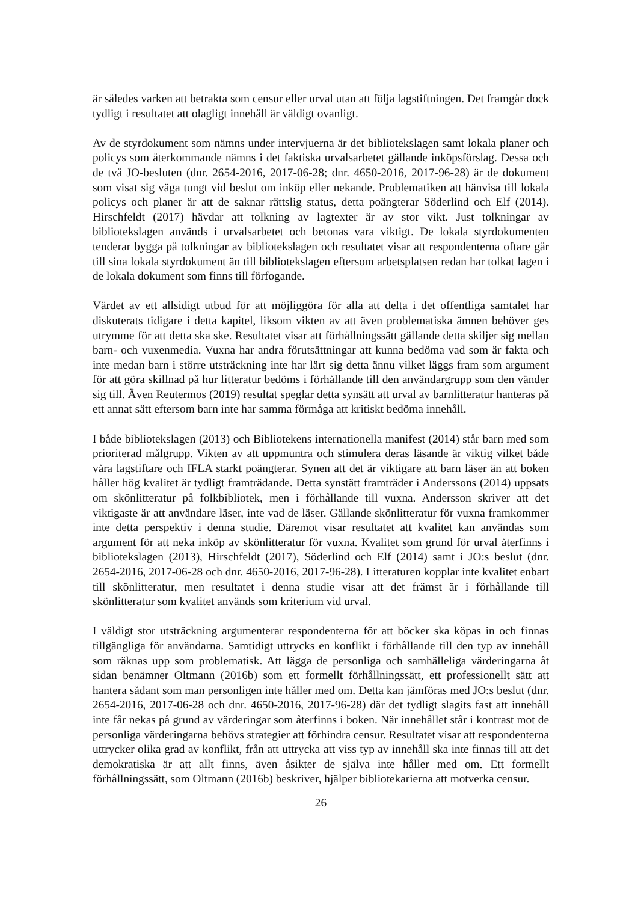är således varken att betrakta som censur eller urval utan att följa lagstiftningen. Det framgår dock tydligt i resultatet att olagligt innehåll är väldigt ovanligt.
Av de styrdokument som nämns under intervjuerna är det bibliotekslagen samt lokala planer och policys som återkommande nämns i det faktiska urvalsarbetet gällande inköpsförslag. Dessa och de två JO-besluten (dnr. 2654-2016, 2017-06-28; dnr. 4650-2016, 2017-96-28) är de dokument som visat sig väga tungt vid beslut om inköp eller nekande. Problematiken att hänvisa till lokala policys och planer är att de saknar rättslig status, detta poängterar Söderlind och Elf (2014). Hirschfeldt (2017) hävdar att tolkning av lagtexter är av stor vikt. Just tolkningar av bibliotekslagen används i urvalsarbetet och betonas vara viktigt. De lokala styrdokumenten tenderar bygga på tolkningar av bibliotekslagen och resultatet visar att respondenterna oftare går till sina lokala styrdokument än till bibliotekslagen eftersom arbetsplatsen redan har tolkat lagen i de lokala dokument som finns till förfogande.
Värdet av ett allsidigt utbud för att möjliggöra för alla att delta i det offentliga samtalet har diskuterats tidigare i detta kapitel, liksom vikten av att även problematiska ämnen behöver ges utrymme för att detta ska ske. Resultatet visar att förhållningssätt gällande detta skiljer sig mellan barn- och vuxenmedia. Vuxna har andra förutsättningar att kunna bedöma vad som är fakta och inte medan barn i större utsträckning inte har lärt sig detta ännu vilket läggs fram som argument för att göra skillnad på hur litteratur bedöms i förhållande till den användargrupp som den vänder sig till. Även Reutermos (2019) resultat speglar detta synsätt att urval av barnlitteratur hanteras på ett annat sätt eftersom barn inte har samma förmåga att kritiskt bedöma innehåll.
I både bibliotekslagen (2013) och Bibliotekens internationella manifest (2014) står barn med som prioriterad målgrupp. Vikten av att uppmuntra och stimulera deras läsande är viktig vilket både våra lagstiftare och IFLA starkt poängterar. Synen att det är viktigare att barn läser än att boken håller hög kvalitet är tydligt framträdande. Detta synstätt framträder i Anderssons (2014) uppsats om skönlitteratur på folkbibliotek, men i förhållande till vuxna. Andersson skriver att det viktigaste är att användare läser, inte vad de läser. Gällande skönlitteratur för vuxna framkommer inte detta perspektiv i denna studie. Däremot visar resultatet att kvalitet kan användas som argument för att neka inköp av skönlitteratur för vuxna. Kvalitet som grund för urval återfinns i bibliotekslagen (2013), Hirschfeldt (2017), Söderlind och Elf (2014) samt i JO:s beslut (dnr. 2654-2016, 2017-06-28 och dnr. 4650-2016, 2017-96-28). Litteraturen kopplar inte kvalitet enbart till skönlitteratur, men resultatet i denna studie visar att det främst är i förhållande till skönlitteratur som kvalitet används som kriterium vid urval.
I väldigt stor utsträckning argumenterar respondenterna för att böcker ska köpas in och finnas tillgängliga för användarna. Samtidigt uttrycks en konflikt i förhållande till den typ av innehåll som räknas upp som problematisk. Att lägga de personliga och samhälleliga värderingarna åt sidan benämner Oltmann (2016b) som ett formellt förhållningssätt, ett professionellt sätt att hantera sådant som man personligen inte håller med om. Detta kan jämföras med JO:s beslut (dnr. 2654-2016, 2017-06-28 och dnr. 4650-2016, 2017-96-28) där det tydligt slagits fast att innehåll inte får nekas på grund av värderingar som återfinns i boken. När innehållet står i kontrast mot de personliga värderingarna behövs strategier att förhindra censur. Resultatet visar att respondenterna uttrycker olika grad av konflikt, från att uttrycka att viss typ av innehåll ska inte finnas till att det demokratiska är att allt finns, även åsikter de själva inte håller med om. Ett formellt förhållningssätt, som Oltmann (2016b) beskriver, hjälper bibliotekarierna att motverka censur.
26